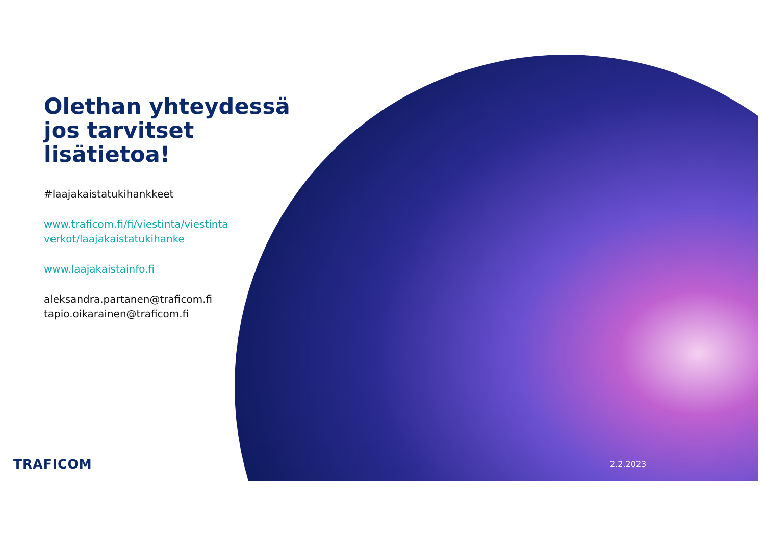Olethan yhteydessä jos tarvitset lisätietoa!
#laajakaistatukihankkeet
www.traficom.fi/fi/viestinta/viestinta verkot/laajakaistatukihanke
www.laajakaistainfo.fi
aleksandra.partanen@traficom.fi
tapio.oikarainen@traficom.fi
TRAFICOM 2.2.2023